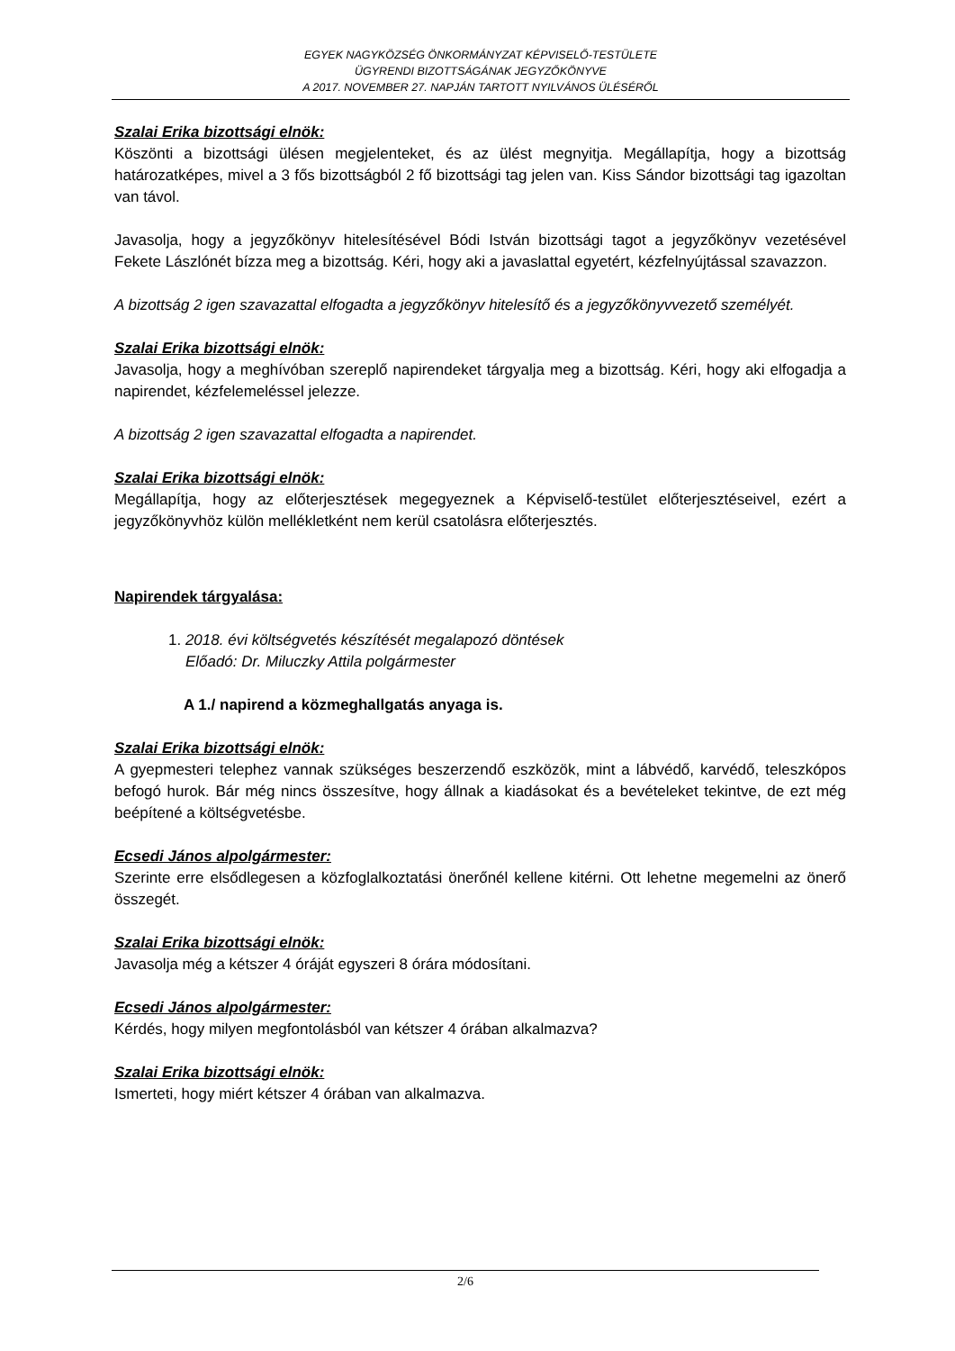EGYEK NAGYKÖZSÉG ÖNKORMÁNYZAT KÉPVISELŐ-TESTÜLETE
ÜGYRENDI BIZOTTSÁGÁNAK JEGYZŐKÖNYVE
A 2017. NOVEMBER 27. NAPJÁN TARTOTT NYILVÁNOS ÜLÉSÉRŐL
Szalai Erika bizottsági elnök:
Köszönti a bizottsági ülésen megjelenteket, és az ülést megnyitja. Megállapítja, hogy a bizottság határozatképes, mivel a 3 fős bizottságból 2 fő bizottsági tag jelen van. Kiss Sándor bizottsági tag igazoltan van távol.
Javasolja, hogy a jegyzőkönyv hitelesítésével Bódi István bizottsági tagot a jegyzőkönyv vezetésével Fekete Lászlónét bízza meg a bizottság. Kéri, hogy aki a javaslattal egyetért, kézfelnyújtással szavazzon.
A bizottság 2 igen szavazattal elfogadta a jegyzőkönyv hitelesítő és a jegyzőkönyvvezető személyét.
Szalai Erika bizottsági elnök:
Javasolja, hogy a meghívóban szereplő napirendeket tárgyalja meg a bizottság. Kéri, hogy aki elfogadja a napirendet, kézfelemeléssel jelezze.
A bizottság 2 igen szavazattal elfogadta a napirendet.
Szalai Erika bizottsági elnök:
Megállapítja, hogy az előterjesztések megegyeznek a Képviselő-testület előterjesztéseivel, ezért a jegyzőkönyvhöz külön mellékletként nem kerül csatolásra előterjesztés.
Napirendek tárgyalása:
1. 2018. évi költségvetés készítését megalapozó döntések
Előadó: Dr. Miluczky Attila polgármester
A 1./ napirend a közmeghallgatás anyaga is.
Szalai Erika bizottsági elnök:
A gyepmesteri telephez vannak szükséges beszerzendő eszközök, mint a lábvédő, karvédő, teleszkópos befogó hurok. Bár még nincs összesítve, hogy állnak a kiadásokat és a bevételeket tekintve, de ezt még beépítené a költségvetésbe.
Ecsedi János alpolgármester:
Szerinte erre elsődlegesen a közfoglalkoztatási önerőnél kellene kitérni. Ott lehetne megemelni az önerő összegét.
Szalai Erika bizottsági elnök:
Javasolja még a kétszer 4 óráját egyszeri 8 órára módosítani.
Ecsedi János alpolgármester:
Kérdés, hogy milyen megfontolásból van kétszer 4 órában alkalmazva?
Szalai Erika bizottsági elnök:
Ismerteti, hogy miért kétszer 4 órában van alkalmazva.
2/6